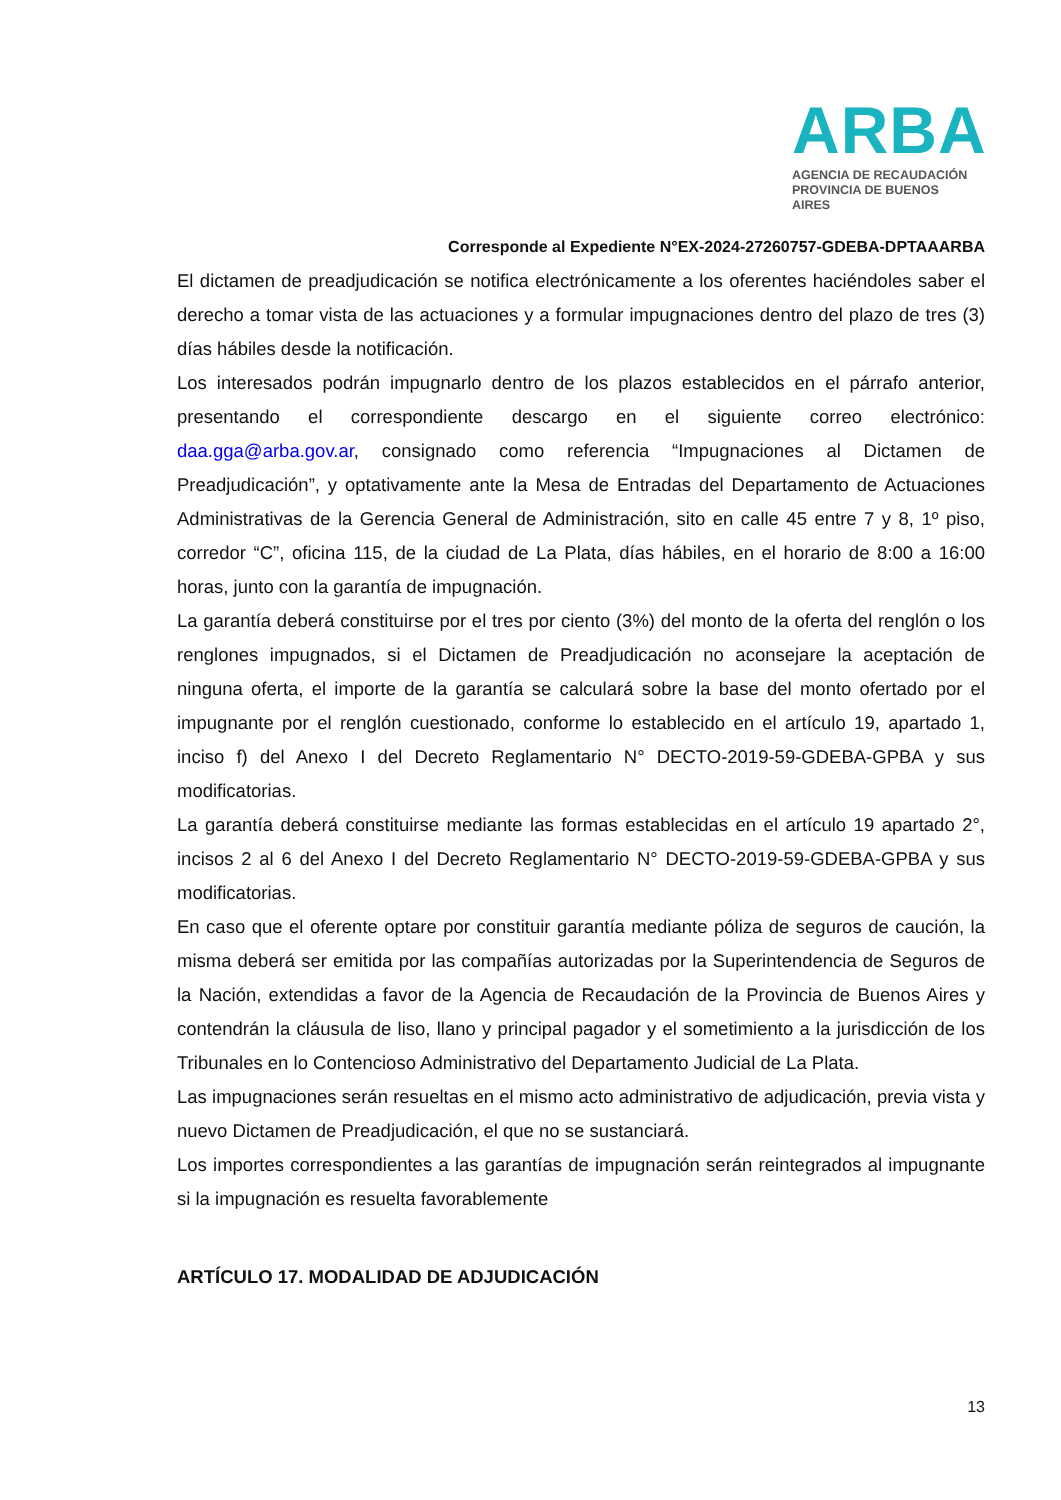ARBA
AGENCIA DE RECAUDACIÓN
PROVINCIA DE BUENOS AIRES
Corresponde al Expediente N°EX-2024-27260757-GDEBA-DPTAAARBA
El dictamen de preadjudicación se notifica electrónicamente a los oferentes haciéndoles saber el derecho a tomar vista de las actuaciones y a formular impugnaciones dentro del plazo de tres (3) días hábiles desde la notificación.
Los interesados podrán impugnarlo dentro de los plazos establecidos en el párrafo anterior, presentando el correspondiente descargo en el siguiente correo electrónico: daa.gga@arba.gov.ar, consignado como referencia “Impugnaciones al Dictamen de Preadjudicación”, y optativamente ante la Mesa de Entradas del Departamento de Actuaciones Administrativas de la Gerencia General de Administración, sito en calle 45 entre 7 y 8, 1º piso, corredor “C”, oficina 115, de la ciudad de La Plata, días hábiles, en el horario de 8:00 a 16:00 horas, junto con la garantía de impugnación.
La garantía deberá constituirse por el tres por ciento (3%) del monto de la oferta del renglón o los renglones impugnados, si el Dictamen de Preadjudicación no aconsejare la aceptación de ninguna oferta, el importe de la garantía se calculará sobre la base del monto ofertado por el impugnante por el renglón cuestionado, conforme lo establecido en el artículo 19, apartado 1, inciso f) del Anexo I del Decreto Reglamentario N° DECTO-2019-59-GDEBA-GPBA y sus modificatorias.
La garantía deberá constituirse mediante las formas establecidas en el artículo 19 apartado 2°, incisos 2 al 6 del Anexo I del Decreto Reglamentario N° DECTO-2019-59-GDEBA-GPBA y sus modificatorias.
En caso que el oferente optare por constituir garantía mediante póliza de seguros de caución, la misma deberá ser emitida por las compañías autorizadas por la Superintendencia de Seguros de la Nación, extendidas a favor de la Agencia de Recaudación de la Provincia de Buenos Aires y contendrán la cláusula de liso, llano y principal pagador y el sometimiento a la jurisdicción de los Tribunales en lo Contencioso Administrativo del Departamento Judicial de La Plata.
Las impugnaciones serán resueltas en el mismo acto administrativo de adjudicación, previa vista y nuevo Dictamen de Preadjudicación, el que no se sustanciará.
Los importes correspondientes a las garantías de impugnación serán reintegrados al impugnante si la impugnación es resuelta favorablemente
ARTÍCULO 17. MODALIDAD DE ADJUDICACIÓN
13